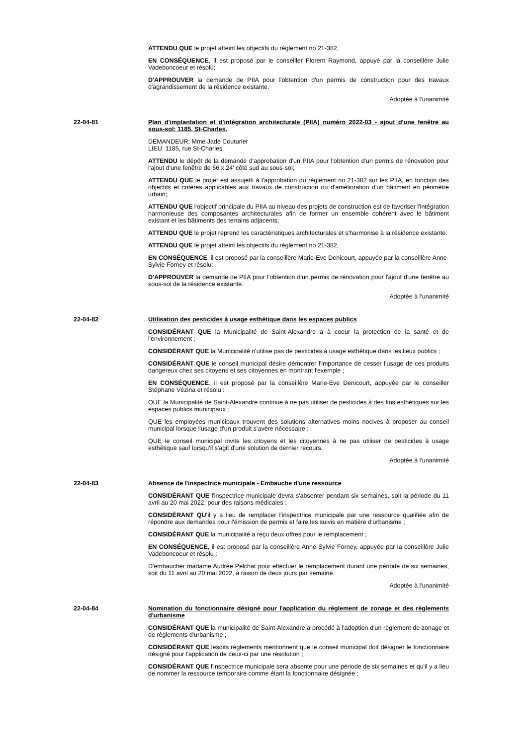ATTENDU QUE le projet atteint les objectifs du règlement no 21-382,
EN CONSÉQUENCE, il est proposé par le conseiller Florent Raymond, appuyé par la conseillère Julie Vadeboncoeur et résolu;
D'APPROUVER la demande de PIIA pour l'obtention d'un permis de construction pour des travaux d'agrandissement de la résidence existante.
Adoptée à l'unanimité
22-04-81 Plan d'implantation et d'intégration architecturale (PIIA) numéro 2022-03 - ajout d'une fenêtre au sous-sol: 1185, St-Charles.
DEMANDEUR: Mme Jade Couturier
LIEU: 1185, rue St-Charles
ATTENDU le dépôt de la demande d'approbation d'un PIIA pour l'obtention d'un permis de rénovation pour l'ajout d'une fenêtre de 66 x 24' côté sud au sous-sol;
ATTENDU QUE le projet est assujetti à l'approbation du règlement no 21-382 sur les PIIA, en fonction des objectifs et critères applicables aux travaux de construction ou d'amélioration d'un bâtiment en périmètre urbain;
ATTENDU QUE l'objectif principale du PIIA au niveau des projets de construction est de favoriser l'intégration harmonieuse des composantes architecturales afin de former un ensemble cohérent avec le bâtiment existant et les bâtiments des terrains adjacents;
ATTENDU QUE le projet reprend les caractéristiques architecturales et s'harmonise à la résidence existante.
ATTENDU QUE le projet atteint les objectifs du règlement no 21-382,
EN CONSÉQUENCE, il est proposé par la conseillère Marie-Eve Denicourt, appuyée par la conseillère Anne-Sylvie Forney et résolu:
D'APPROUVER la demande de PIIA pour l'obtention d'un permis de rénovation pour l'ajout d'une fenêtre au sous-sol de la résidence existante.
Adoptée à l'unanimité
22-04-82 Utilisation des pesticides à usage esthétique dans les espaces publics
CONSIDÉRANT QUE la Municipalité de Saint-Alexandre a à coeur la protection de la santé et de l'environnement ;
CONSIDÉRANT QUE la Municipalité n'utilise pas de pesticides à usage esthétique dans les lieux publics ;
CONSIDÉRANT QUE le conseil municipal désire démontrer l'importance de cesser l'usage de ces produits dangereux chez ses citoyens et ses citoyennes en montrant l'exemple ;
EN CONSÉQUENCE, il est proposé par la conseillère Marie-Eve Denicourt, appuyée par le conseiller Stéphane Vézina et résolu :
QUE la Municipalité de Saint-Alexandre continue à ne pas utiliser de pesticides à des fins esthétiques sur les espaces publics municipaux ;
QUE les employées municipaux trouvent des solutions alternatives moins nocives à proposer au conseil municipal lorsque l'usage d'un produit s'avère nécessaire ;
QUE le conseil municipal invite les citoyens et les citoyennes à ne pas utiliser de pesticides à usage esthétique sauf lorsqu'il s'agit d'une solution de dernier recours.
Adoptée à l'unanimité
22-04-83 Absence de l'inspectrice municipale - Embauche d'une ressource
CONSIDÉRANT QUE l'inspectrice municipale devra s'absenter pendant six semaines, soit la période du 11 avril au 20 mai 2022, pour des raisons médicales ;
CONSIDÉRANT QU'il y a lieu de remplacer l'inspectrice municipale par une ressource qualifiée afin de répondre aux demandes pour l'émission de permis et faire les suivis en matière d'urbanisme ;
CONSIDÉRANT QUE la municipalité a reçu deux offres pour le remplacement ;
EN CONSÉQUENCE, il est proposé par la conseillère Anne-Sylvie Forney, appuyée par la conseillère Julie Vadeboncoeur et résolu :
D'embaucher madame Audrée Pelchat pour effectuer le remplacement durant une période de six semaines, soit du 11 avril au 20 mai 2022, à raison de deux jours par semaine.
Adoptée à l'unanimité
22-04-84 Nomination du fonctionnaire désigné pour l'application du règlement de zonage et des règlements d'urbanisme
CONSIDÉRANT QUE la municipalité de Saint-Alexandre a procédé à l'adoption d'un règlement de zonage et de règlements d'urbanisme ;
CONSIDÉRANT QUE lesdits règlements mentionnent que le conseil municipal doit désigner le fonctionnaire désigné pour l'application de ceux-ci par une résolution ;
CONSIDÉRANT QUE l'inspectrice municipale sera absente pour une période de six semaines et qu'il y a lieu de nommer la ressource temporaire comme étant la fonctionnaire désignée ;